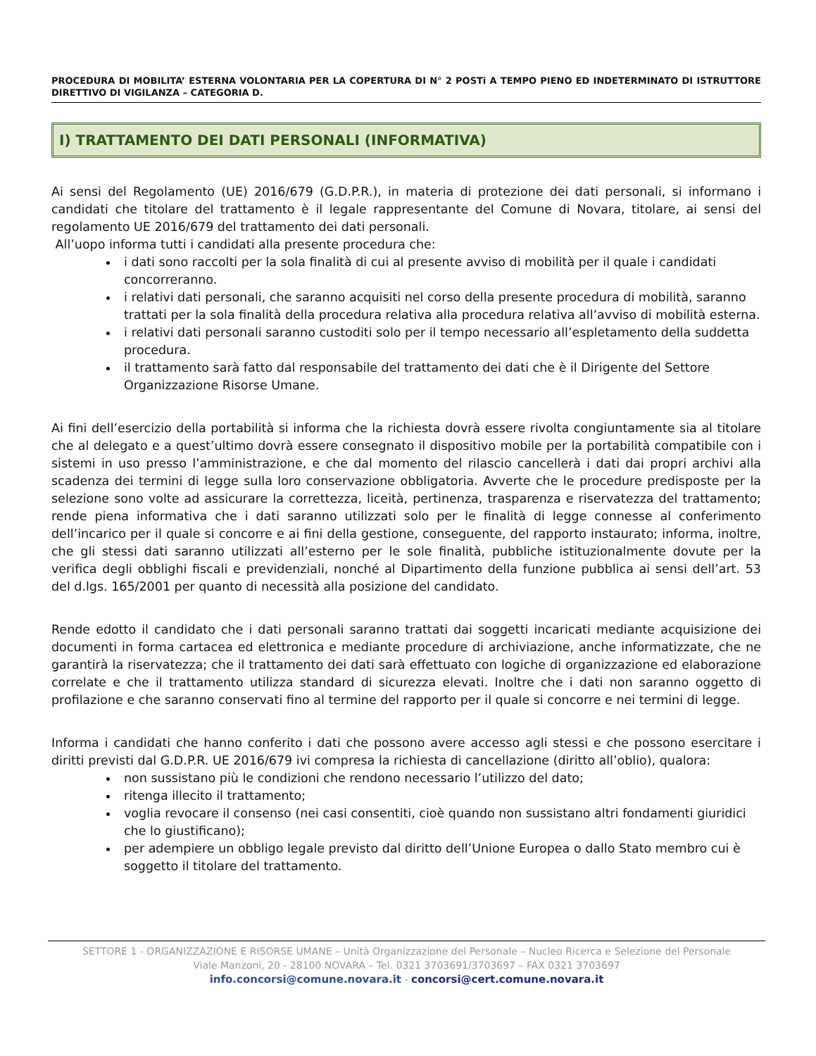PROCEDURA DI MOBILITA’ ESTERNA VOLONTARIA PER LA COPERTURA DI N° 2 POSTi A TEMPO PIENO ED INDETERMINATO DI ISTRUTTORE DIRETTIVO DI VIGILANZA – CATEGORIA D.
I) TRATTAMENTO DEI DATI PERSONALI (INFORMATIVA)
Ai sensi del Regolamento (UE) 2016/679 (G.D.P.R.), in materia di protezione dei dati personali, si informano i candidati che titolare del trattamento è il legale rappresentante del Comune di Novara, titolare, ai sensi del regolamento UE 2016/679 del trattamento dei dati personali.
All’uopo informa tutti i candidati alla presente procedura che:
i dati sono raccolti per la sola finalità di cui al presente avviso di mobilità per il quale i candidati concorreranno.
i relativi dati personali, che saranno acquisiti nel corso della presente procedura di mobilità, saranno trattati per la sola finalità della procedura relativa alla procedura relativa all’avviso di mobilità esterna.
i relativi dati personali saranno custoditi solo per il tempo necessario all’espletamento della suddetta procedura.
il trattamento sarà fatto dal responsabile del trattamento dei dati che è il Dirigente del Settore Organizzazione Risorse Umane.
Ai fini dell’esercizio della portabilità si informa che la richiesta dovrà essere rivolta congiuntamente sia al titolare che al delegato e a quest’ultimo dovrà essere consegnato il dispositivo mobile per la portabilità compatibile con i sistemi in uso presso l’amministrazione, e che dal momento del rilascio cancellerà i dati dai propri archivi alla scadenza dei termini di legge sulla loro conservazione obbligatoria. Avverte che le procedure predisposte per la selezione sono volte ad assicurare la correttezza, liceità, pertinenza, trasparenza e riservatezza del trattamento; rende piena informativa che i dati saranno utilizzati solo per le finalità di legge connesse al conferimento dell’incarico per il quale si concorre e ai fini della gestione, conseguente, del rapporto instaurato; informa, inoltre, che gli stessi dati saranno utilizzati all’esterno per le sole finalità, pubbliche istituzionalmente dovute per la verifica degli obblighi fiscali e previdenziali, nonché al Dipartimento della funzione pubblica ai sensi dell’art. 53 del d.lgs. 165/2001 per quanto di necessità alla posizione del candidato.
Rende edotto il candidato che i dati personali saranno trattati dai soggetti incaricati mediante acquisizione dei documenti in forma cartacea ed elettronica e mediante procedure di archiviazione, anche informatizzate, che ne garantirà la riservatezza; che il trattamento dei dati sarà effettuato con logiche di organizzazione ed elaborazione correlate e che il trattamento utilizza standard di sicurezza elevati. Inoltre che i dati non saranno oggetto di profilazione e che saranno conservati fino al termine del rapporto per il quale si concorre e nei termini di legge.
Informa i candidati che hanno conferito i dati che possono avere accesso agli stessi e che possono esercitare i diritti previsti dal G.D.P.R. UE 2016/679 ivi compresa la richiesta di cancellazione (diritto all’oblio), qualora:
non sussistano più le condizioni che rendono necessario l’utilizzo del dato;
ritenga illecito il trattamento;
voglia revocare il consenso (nei casi consentiti, cioè quando non sussistano altri fondamenti giuridici che lo giustificano);
per adempiere un obbligo legale previsto dal diritto dell’Unione Europea o dallo Stato membro cui è soggetto il titolare del trattamento.
SETTORE 1 - ORGANIZZAZIONE E RISORSE UMANE – Unità Organizzazione del Personale – Nucleo Ricerca e Selezione del Personale
Viale Manzoni, 20 - 28100 NOVARA – Tel. 0321 3703691/3703697 – FAX 0321 3703697
info.concorsi@comune.novara.it - concorsi@cert.comune.novara.it